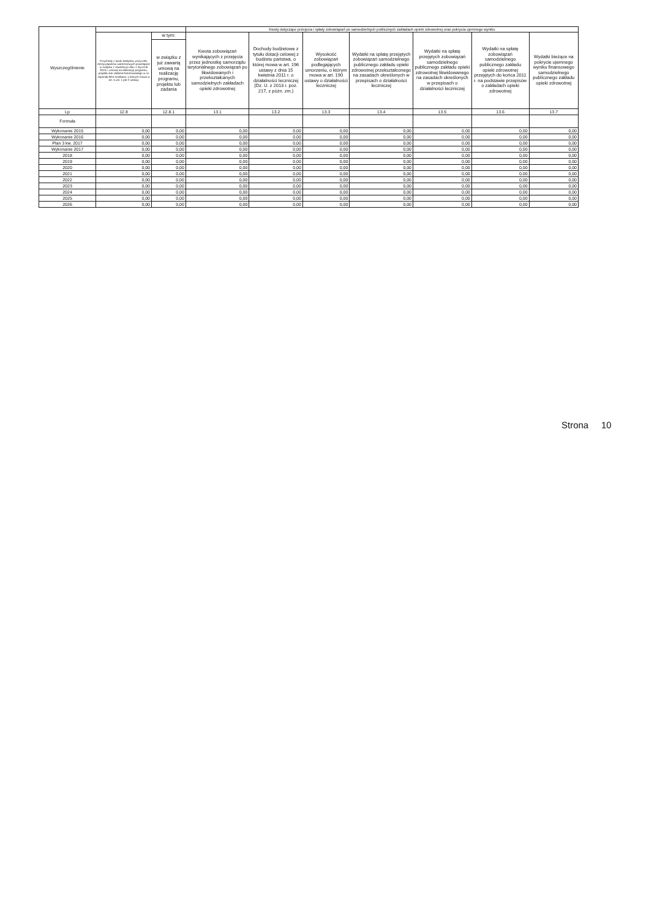| Wyszczególnienie | | | Kwoty dotyczące przejęcia i spłaty zobowiązań po samodzielnych publicznych zakładach opieki zdrowotnej oraz pokrycia ujemnego wyniku | | | | | | |
| --- | --- | --- | --- | --- | --- | --- | --- | --- | --- |
| | Przychody z tytułu kredytów, pożyczek, emisji papierów wartościowych powstające w związku z zawartą po dniu 1 stycznia 2013 r. umową na realizację programu, projektu lub zadania finansowanego w co najmniej 60% środkami, o których mowa w art. 5 ust. 1 pkt 2 ustawy | w tym: | Kwota zobowiązań wynikających z przejęcia przez jednostkę samorządu terytorialnego zobowiązań po likwidowanych i przekształcanych samodzielnych zakładach opieki zdrowotnej | Dochody budżetowe z tytułu dotacji celowej z budżetu państwa, o której mowa w art. 196 ustawy z dnia 15 kwietnia 2011 r. o działalności leczniczej (Dz. U. z 2013 r. poz. 217, z późn. zm.) | Wysokość zobowiązań podlegających umorzeniu, o którym mowa w art. 190 ustawy o działalności leczniczej | Wydatki na spłatę przejętych zobowiązań samodzielnego publicznego zakładu opieki zdrowotnej przekształconego na zasadach określonych w przepisach o działalności leczniczej | Wydatki na spłatę przejętych zobowiązań samodzielnego publicznego zakładu opieki zdrowotnej likwidowanego na zasadach określonych w przepisach o działalności leczniczej | Wydatki na spłatę zobowiązań samodzielnego publicznego zakładu opieki zdrowotnej przejętych do końca 2011 r. na podstawie przepisów o zakładach opieki zdrowotnej | Wydatki bieżące na pokrycie ujemnego wyniku finansowego samodzielnego publicznego zakładu opieki zdrowotnej |
| | | w związku z już zawartą umową na realizację programu, projektu lub zadania | | | | | | | |
| Lp | 12.8 | 12.8.1 | 13.1 | 13.2 | 13.3 | 13.4 | 13.5 | 13.6 | 13.7 |
| Formuła | | | | | | | | | |
| Wykonanie 2015 | 0,00 | 0,00 | 0,00 | 0,00 | 0,00 | 0,00 | 0,00 | 0,00 | 0,00 |
| Wykonanie 2016 | 0,00 | 0,00 | 0,00 | 0,00 | 0,00 | 0,00 | 0,00 | 0,00 | 0,00 |
| Plan 3 kw. 2017 | 0,00 | 0,00 | 0,00 | 0,00 | 0,00 | 0,00 | 0,00 | 0,00 | 0,00 |
| Wykonanie 2017 | 0,00 | 0,00 | 0,00 | 0,00 | 0,00 | 0,00 | 0,00 | 0,00 | 0,00 |
| 2018 | 0,00 | 0,00 | 0,00 | 0,00 | 0,00 | 0,00 | 0,00 | 0,00 | 0,00 |
| 2019 | 0,00 | 0,00 | 0,00 | 0,00 | 0,00 | 0,00 | 0,00 | 0,00 | 0,00 |
| 2020 | 0,00 | 0,00 | 0,00 | 0,00 | 0,00 | 0,00 | 0,00 | 0,00 | 0,00 |
| 2021 | 0,00 | 0,00 | 0,00 | 0,00 | 0,00 | 0,00 | 0,00 | 0,00 | 0,00 |
| 2022 | 0,00 | 0,00 | 0,00 | 0,00 | 0,00 | 0,00 | 0,00 | 0,00 | 0,00 |
| 2023 | 0,00 | 0,00 | 0,00 | 0,00 | 0,00 | 0,00 | 0,00 | 0,00 | 0,00 |
| 2024 | 0,00 | 0,00 | 0,00 | 0,00 | 0,00 | 0,00 | 0,00 | 0,00 | 0,00 |
| 2025 | 0,00 | 0,00 | 0,00 | 0,00 | 0,00 | 0,00 | 0,00 | 0,00 | 0,00 |
| 2026 | 0,00 | 0,00 | 0,00 | 0,00 | 0,00 | 0,00 | 0,00 | 0,00 | 0,00 |
Strona 10